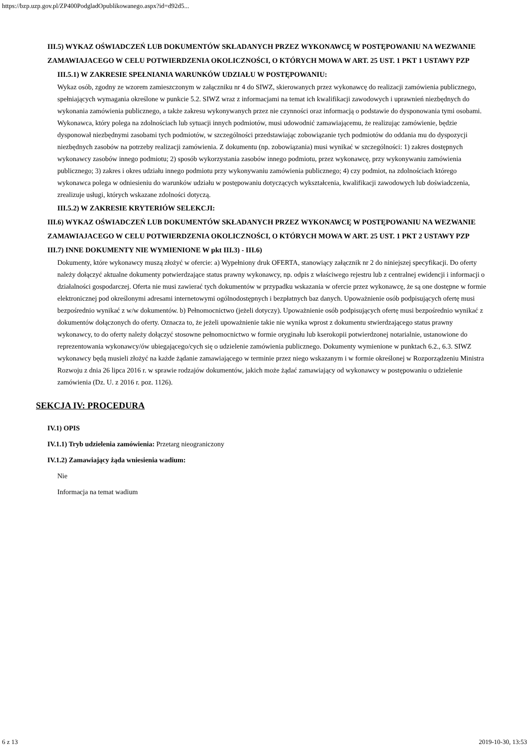https://bzp.uzp.gov.pl/ZP400PodgladOpublikowanego.aspx?id=d92d5...
III.5) WYKAZ OŚWIADCZEŃ LUB DOKUMENTÓW SKŁADANYCH PRZEZ WYKONAWCĘ W POSTĘPOWANIU NA WEZWANIE ZAMAWIAJACEGO W CELU POTWIERDZENIA OKOLICZNOŚCI, O KTÓRYCH MOWA W ART. 25 UST. 1 PKT 1 USTAWY PZP
III.5.1) W ZAKRESIE SPEŁNIANIA WARUNKÓW UDZIAŁU W POSTĘPOWANIU:
Wykaz osób, zgodny ze wzorem zamieszczonym w załączniku nr 4 do SIWZ, skierowanych przez wykonawcę do realizacji zamówienia publicznego, spełniających wymagania określone w punkcie 5.2. SIWZ wraz z informacjami na temat ich kwalifikacji zawodowych i uprawnień niezbędnych do wykonania zamówienia publicznego, a także zakresu wykonywanych przez nie czynności oraz informacją o podstawie do dysponowania tymi osobami. Wykonawca, który polega na zdolnościach lub sytuacji innych podmiotów, musi udowodnić zamawiającemu, że realizując zamówienie, będzie dysponował niezbędnymi zasobami tych podmiotów, w szczególności przedstawiając zobowiązanie tych podmiotów do oddania mu do dyspozycji niezbędnych zasobów na potrzeby realizacji zamówienia. Z dokumentu (np. zobowiązania) musi wynikać w szczególności: 1) zakres dostępnych wykonawcy zasobów innego podmiotu; 2) sposób wykorzystania zasobów innego podmiotu, przez wykonawcę, przy wykonywaniu zamówienia publicznego; 3) zakres i okres udziału innego podmiotu przy wykonywaniu zamówienia publicznego; 4) czy podmiot, na zdolnościach którego wykonawca polega w odniesieniu do warunków udziału w postępowaniu dotyczących wykształcenia, kwalifikacji zawodowych lub doświadczenia, zrealizuje usługi, których wskazane zdolności dotyczą.
III.5.2) W ZAKRESIE KRYTERIÓW SELEKCJI:
III.6) WYKAZ OŚWIADCZEŃ LUB DOKUMENTÓW SKŁADANYCH PRZEZ WYKONAWCĘ W POSTĘPOWANIU NA WEZWANIE ZAMAWIAJACEGO W CELU POTWIERDZENIA OKOLICZNOŚCI, O KTÓRYCH MOWA W ART. 25 UST. 1 PKT 2 USTAWY PZP
III.7) INNE DOKUMENTY NIE WYMIENIONE W pkt III.3) - III.6)
Dokumenty, które wykonawcy muszą złożyć w ofercie: a) Wypełniony druk OFERTA, stanowiący załącznik nr 2 do niniejszej specyfikacji. Do oferty należy dołączyć aktualne dokumenty potwierdzające status prawny wykonawcy, np. odpis z właściwego rejestru lub z centralnej ewidencji i informacji o działalności gospodarczej. Oferta nie musi zawierać tych dokumentów w przypadku wskazania w ofercie przez wykonawcę, że są one dostępne w formie elektronicznej pod określonymi adresami internetowymi ogólnodostępnych i bezpłatnych baz danych. Upoważnienie osób podpisujących ofertę musi bezpośrednio wynikać z w/w dokumentów. b) Pełnomocnictwo (jeżeli dotyczy). Upoważnienie osób podpisujących ofertę musi bezpośrednio wynikać z dokumentów dołączonych do oferty. Oznacza to, że jeżeli upoważnienie takie nie wynika wprost z dokumentu stwierdzającego status prawny wykonawcy, to do oferty należy dołączyć stosowne pełnomocnictwo w formie oryginału lub kserokopii potwierdzonej notarialnie, ustanowione do reprezentowania wykonawcy/ów ubiegającego/cych się o udzielenie zamówienia publicznego. Dokumenty wymienione w punktach 6.2., 6.3. SIWZ wykonawcy będą musieli złożyć na każde żądanie zamawiającego w terminie przez niego wskazanym i w formie określonej w Rozporządzeniu Ministra Rozwoju z dnia 26 lipca 2016 r. w sprawie rodzajów dokumentów, jakich może żądać zamawiający od wykonawcy w postępowaniu o udzielenie zamówienia (Dz. U. z 2016 r. poz. 1126).
SEKCJA IV: PROCEDURA
IV.1) OPIS
IV.1.1) Tryb udzielenia zamówienia: Przetarg nieograniczony
IV.1.2) Zamawiający żąda wniesienia wadium:
Nie
Informacja na temat wadium
6 z 13 2019-10-30, 13:53